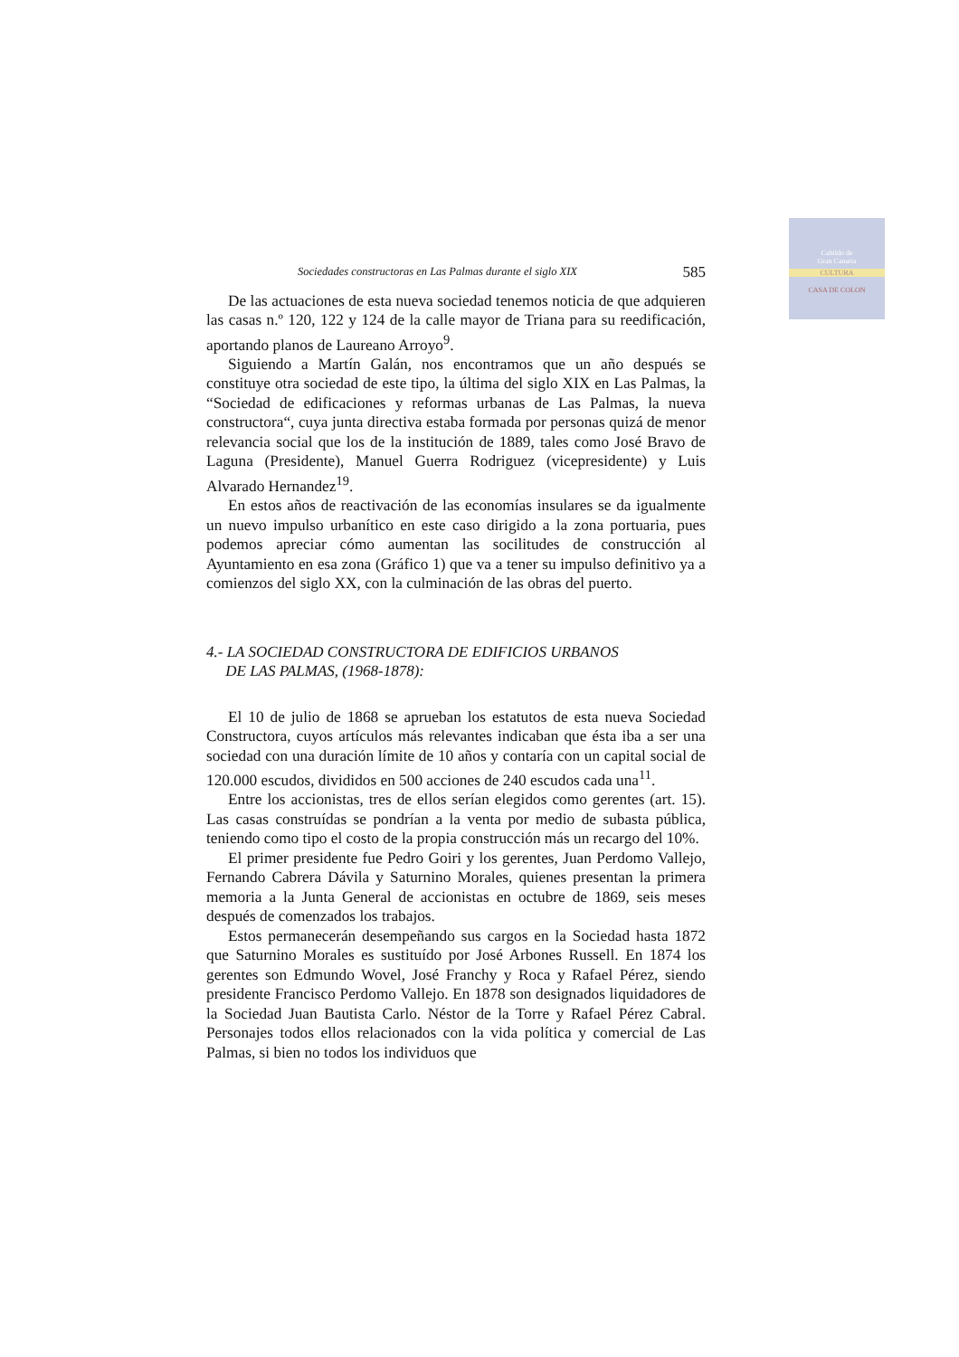Cabildo de
Gran Canaria
CULTURA
CASA DE COLON
Sociedades constructoras en Las Palmas durante el siglo XIX 585
De las actuaciones de esta nueva sociedad tenemos noticia de que adquieren las casas n.º 120, 122 y 124 de la calle mayor de Triana para su reedificación, aportando planos de Laureano Arroyo<sup>9</sup>.
Siguiendo a Martín Galán, nos encontramos que un año después se constituye otra sociedad de este tipo, la última del siglo XIX en Las Palmas, la “Sociedad de edificaciones y reformas urbanas de Las Palmas, la nueva constructora“, cuya junta directiva estaba formada por personas quizá de menor relevancia social que los de la institución de 1889, tales como José Bravo de Laguna (Presidente), Manuel Guerra Rodriguez (vicepresidente) y Luis Alvarado Hernandez<sup>19</sup>.
En estos años de reactivación de las economías insulares se da igualmente un nuevo impulso urbanítico en este caso dirigido a la zona portuaria, pues podemos apreciar cómo aumentan las socilitudes de construcción al Ayuntamiento en esa zona (Gráfico 1) que va a tener su impulso definitivo ya a comienzos del siglo XX, con la culminación de las obras del puerto.
4.- LA SOCIEDAD CONSTRUCTORA DE EDIFICIOS URBANOS
DE LAS PALMAS, (1968-1878):
El 10 de julio de 1868 se aprueban los estatutos de esta nueva Sociedad Constructora, cuyos artículos más relevantes indicaban que ésta iba a ser una sociedad con una duración límite de 10 años y contaría con un capital social de 120.000 escudos, divididos en 500 acciones de 240 escudos cada una<sup>11</sup>.
Entre los accionistas, tres de ellos serían elegidos como gerentes (art. 15). Las casas construídas se pondrían a la venta por medio de subasta pública, teniendo como tipo el costo de la propia construcción más un recargo del 10%.
El primer presidente fue Pedro Goiri y los gerentes, Juan Perdomo Vallejo, Fernando Cabrera Dávila y Saturnino Morales, quienes presentan la primera memoria a la Junta General de accionistas en octubre de 1869, seis meses después de comenzados los trabajos.
Estos permanecerán desempeñando sus cargos en la Sociedad hasta 1872 que Saturnino Morales es sustituído por José Arbones Russell. En 1874 los gerentes son Edmundo Wovel, José Franchy y Roca y Rafael Pérez, siendo presidente Francisco Perdomo Vallejo. En 1878 son designados liquidadores de la Sociedad Juan Bautista Carlo. Néstor de la Torre y Rafael Pérez Cabral. Personajes todos ellos relacionados con la vida política y comercial de Las Palmas, si bien no todos los individuos que